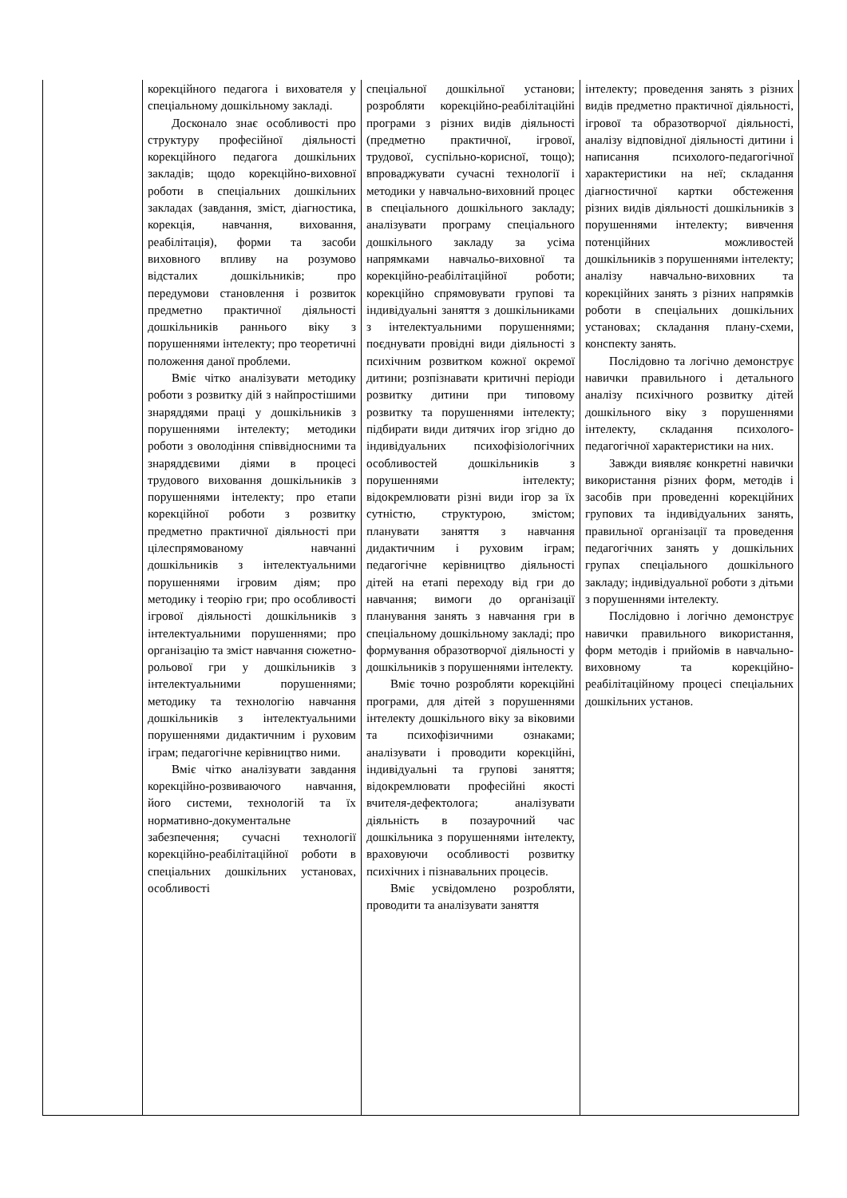| | корекційного педагога і вихователя у спеціальному дошкільному закладі. Досконало знає особливості про структуру професійної діяльності корекційного педагога дошкільних закладів; щодо корекційно-виховної роботи в спеціальних дошкільних закладах (завдання, зміст, діагностика, корекція, навчання, виховання, реабілітація), форми та засоби виховного впливу на розумово відсталих дошкільників; про передумови становлення і розвиток предметно практичної діяльності дошкільників раннього віку з порушеннями інтелекту; про теоретичні положення даної проблеми. Вміє чітко аналізувати методику роботи з розвитку дій з найпростішими знаряддями праці у дошкільників з порушеннями інтелекту; методики роботи з оволодіння співвідносними та знаряддєвими діями в процесі трудового виховання дошкільників з порушеннями інтелекту; про етапи корекційної роботи з розвитку предметно практичної діяльності при цілеспрямованому навчанні дошкільників з інтелектуальними порушеннями ігровим діям; про методику і теорію гри; про особливості ігрової діяльності дошкільників з інтелектуальними порушеннями; про організацію та зміст навчання сюжетно-рольової гри у дошкільників з інтелектуальними порушеннями; методику та технологію навчання дошкільників з інтелектуальними порушеннями дидактичним і руховим іграм; педагогічне керівництво ними. Вміє чітко аналізувати завдання корекційно-розвиваючого навчання, його системи, технологій та їх нормативно-документальне забезпечення; сучасні технології корекційно-реабілітаційної роботи в спеціальних дошкільних установах, особливості | спеціальної дошкільної установи; розробляти корекційно-реабілітаційні програми з різних видів діяльності (предметно практичної, ігрової, трудової, суспільно-корисної, тощо); впроваджувати сучасні технології і методики у навчально-виховний процес в спеціального дошкільного закладу; аналізувати програму спеціального дошкільного закладу за усіма напрямками навчальо-виховної та корекційно-реабілітаційної роботи; корекційно спрямовувати групові та індивідуальні заняття з дошкільниками з інтелектуальними порушеннями; поєднувати провідні види діяльності з психічним розвитком кожної окремої дитини; розпізнавати критичні періоди розвитку дитини при типовому розвитку та порушеннями інтелекту; підбирати види дитячих ігор згідно до індивідуальних психофізіологічних особливостей дошкільників з порушеннями інтелекту; відокремлювати різні види ігор за їх сутністю, структурою, змістом; планувати заняття з навчання дидактичним і руховим іграм; педагогічне керівництво діяльності дітей на етапі переходу від гри до навчання; вимоги до організації планування занять з навчання гри в спеціальному дошкільному закладі; про формування образотворчої діяльності у дошкільників з порушеннями інтелекту. Вміє точно розробляти корекційні програми, для дітей з порушеннями інтелекту дошкільного віку за віковими та психофізичними ознаками; аналізувати і проводити корекційні, індивідуальні та групові заняття; відокремлювати професійні якості вчителя-дефектолога; аналізувати діяльність в позаурочний час дошкільника з порушеннями інтелекту, враховуючи особливості розвитку психічних і пізнавальних процесів. Вміє усвідомлено розробляти, проводити та аналізувати заняття | інтелекту; проведення занять з різних видів предметно практичної діяльності, ігрової та образотворчої діяльності, аналізу відповідної діяльності дитини і написання психолого-педагогічної характеристики на неї; складання діагностичної картки обстеження різних видів діяльності дошкільників з порушеннями інтелекту; вивчення потенційних можливостей дошкільників з порушеннями інтелекту; аналізу навчально-виховних та корекційних занять з різних напрямків роботи в спеціальних дошкільних установах; складання плану-схеми, конспекту занять. Послідовно та логічно демонструє навички правильного і детального аналізу психічного розвитку дітей дошкільного віку з порушеннями інтелекту, складання психолого-педагогічної характеристики на них. Завжди виявляє конкретні навички використання різних форм, методів і засобів при проведенні корекційних групових та індивідуальних занять, правильної організації та проведення педагогічних занять у дошкільних групах спеціального дошкільного закладу; індивідуальної роботи з дітьми з порушеннями інтелекту. Послідовно і логічно демонструє навички правильного використання, форм методів і прийомів в навчально-виховному та корекційно-реабілітаційному процесі спеціальних дошкільних установ. |